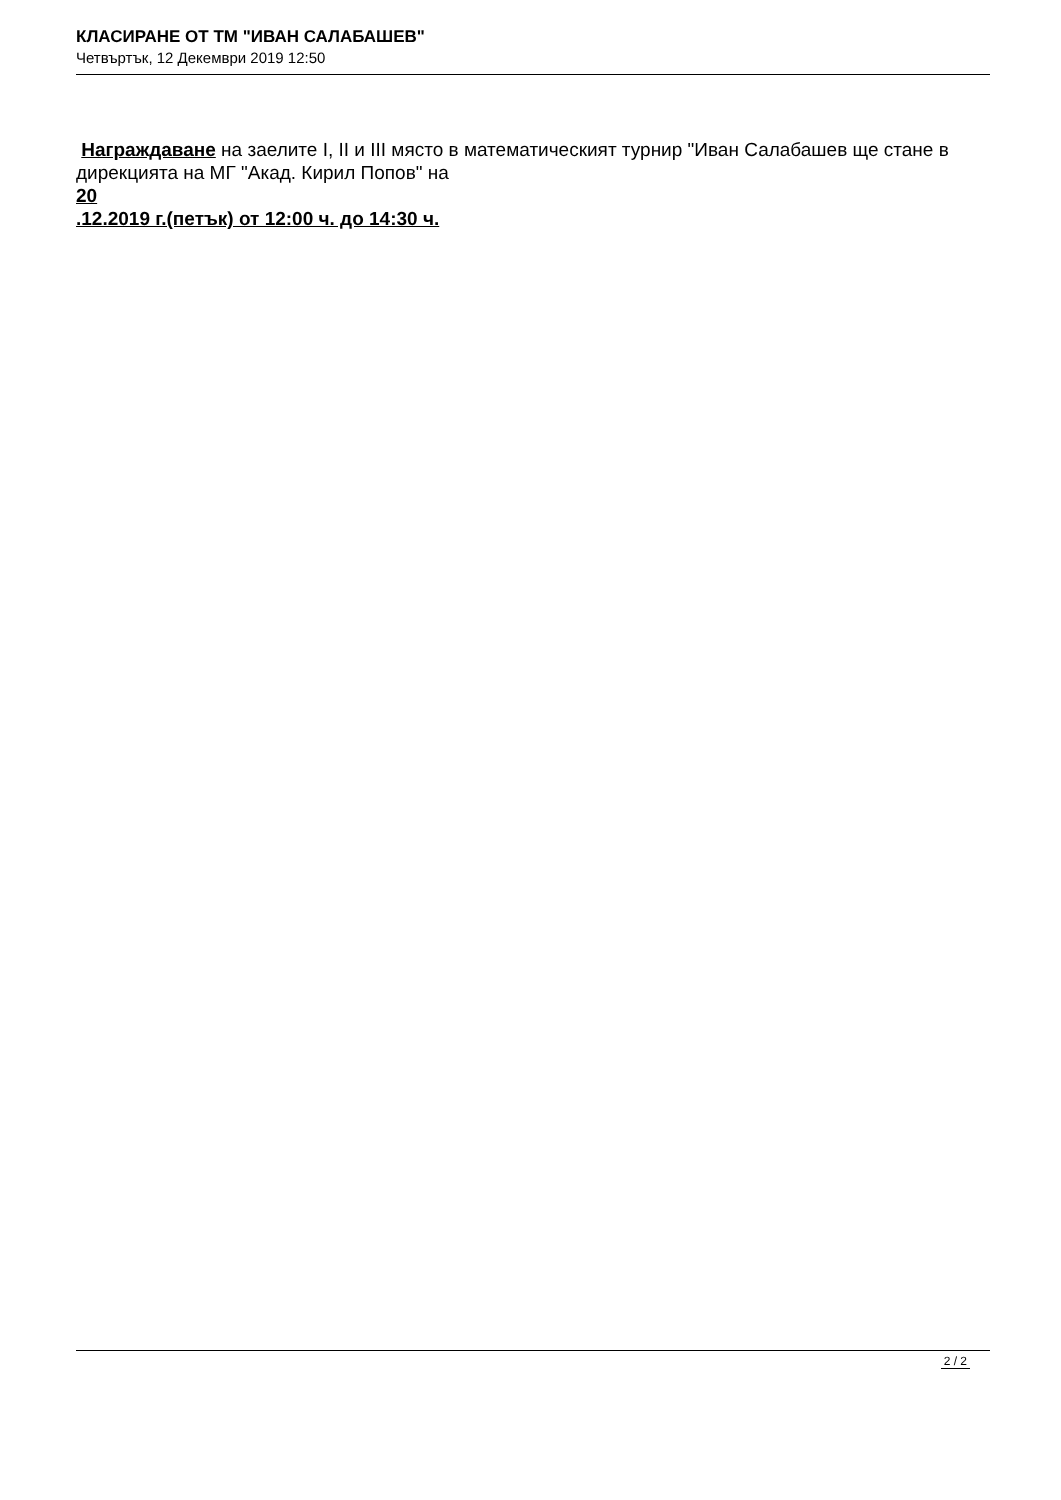КЛАСИРАНЕ ОТ ТМ "ИВАН САЛАБАШЕВ"
Четвъртък, 12 Декември 2019 12:50
Награждаване на заелите I, II и III място в математическият турнир "Иван Салабашев ще стане в дирекцията на МГ "Акад. Кирил Попов" на
20
.12.2019 г.(петък) от 12:00 ч. до 14:30 ч.
2 / 2